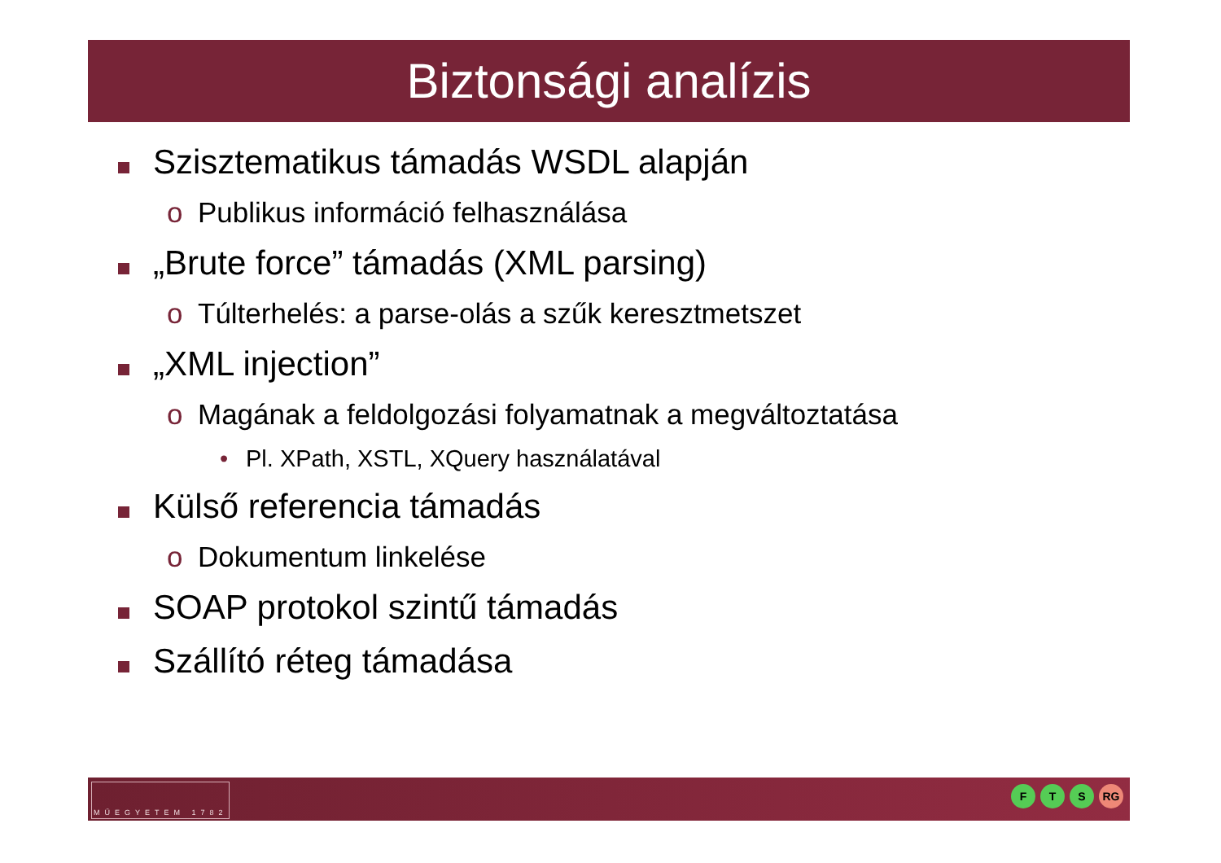Biztonsági analízis
Szisztematikus támadás WSDL alapján
o
Publikus információ felhasználása
„Brute force” támadás (XML parsing)
o
Túlterhelés: a parse-olás a szűk keresztmetszet
„XML injection”
o
Magának a feldolgozási folyamatnak a megváltoztatása
•
Pl. XPath, XSTL, XQuery használatával
Külső referencia támadás
o
Dokumentum linkelése
SOAP protokol szintű támadás
Szállító réteg támadása
MŰEGYETEM 1782 F T S RG